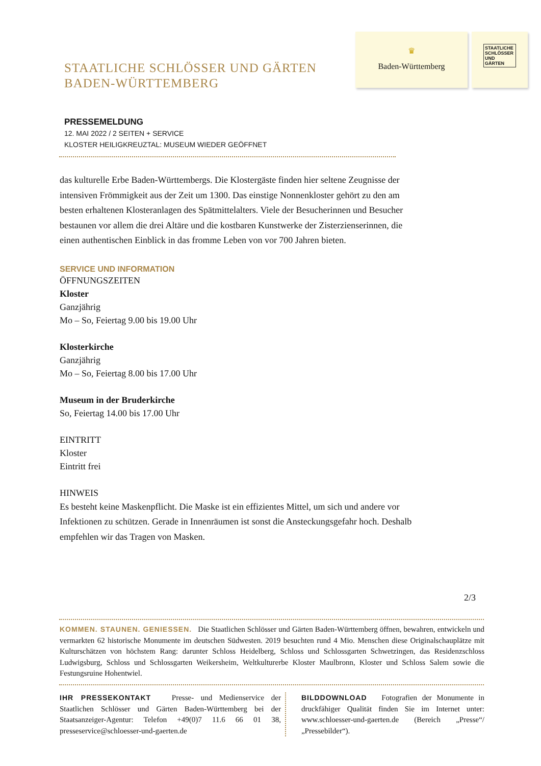♛
Baden-Württemberg
STAATLICHE SCHLÖSSER UND GÄRTEN
STAATLICHE SCHLÖSSER UND GÄRTEN
BADEN-WÜRTTEMBERG
PRESSEMELDUNG
12. MAI 2022 / 2 SEITEN + SERVICE
KLOSTER HEILIGKREUZTAL: MUSEUM WIEDER GEÖFFNET
das kulturelle Erbe Baden-Württembergs. Die Klostergäste finden hier seltene Zeugnisse der intensiven Frömmigkeit aus der Zeit um 1300. Das einstige Nonnenkloster gehört zu den am besten erhaltenen Klosteranlagen des Spätmittelalters. Viele der Besucherinnen und Besucher bestaunen vor allem die drei Altäre und die kostbaren Kunstwerke der Zisterzienserinnen, die einen authentischen Einblick in das fromme Leben von vor 700 Jahren bieten.
SERVICE UND INFORMATION
ÖFFNUNGSZEITEN
Kloster
Ganzjährig
Mo – So, Feiertag 9.00 bis 19.00 Uhr
Klosterkirche
Ganzjährig
Mo – So, Feiertag 8.00 bis 17.00 Uhr
Museum in der Bruderkirche
So, Feiertag 14.00 bis 17.00 Uhr
EINTRITT
Kloster
Eintritt frei
HINWEIS
Es besteht keine Maskenpflicht. Die Maske ist ein effizientes Mittel, um sich und andere vor Infektionen zu schützen. Gerade in Innenräumen ist sonst die Ansteckungsgefahr hoch. Deshalb empfehlen wir das Tragen von Masken.
2/3
KOMMEN. STAUNEN. GENIESSEN. Die Staatlichen Schlösser und Gärten Baden-Württemberg öffnen, bewahren, entwickeln und vermarkten 62 historische Monumente im deutschen Südwesten. 2019 besuchten rund 4 Mio. Menschen diese Originalschauplätze mit Kulturschätzen von höchstem Rang: darunter Schloss Heidelberg, Schloss und Schlossgarten Schwetzingen, das Residenzschloss Ludwigsburg, Schloss und Schlossgarten Weikersheim, Weltkulturerbe Kloster Maulbronn, Kloster und Schloss Salem sowie die Festungsruine Hohentwiel.
IHR PRESSEKONTAKT Presse- und Medienservice der Staatlichen Schlösser und Gärten Baden-Württemberg bei der Staatsanzeiger-Agentur: Telefon +49(0)7 11.6 66 01 38, presseservice@schloesser-und-gaerten.de
BILDDOWNLOAD Fotografien der Monumente in druckfähiger Qualität finden Sie im Internet unter: www.schloesser-und-gaerten.de (Bereich „Presse“/„Pressebilder“).